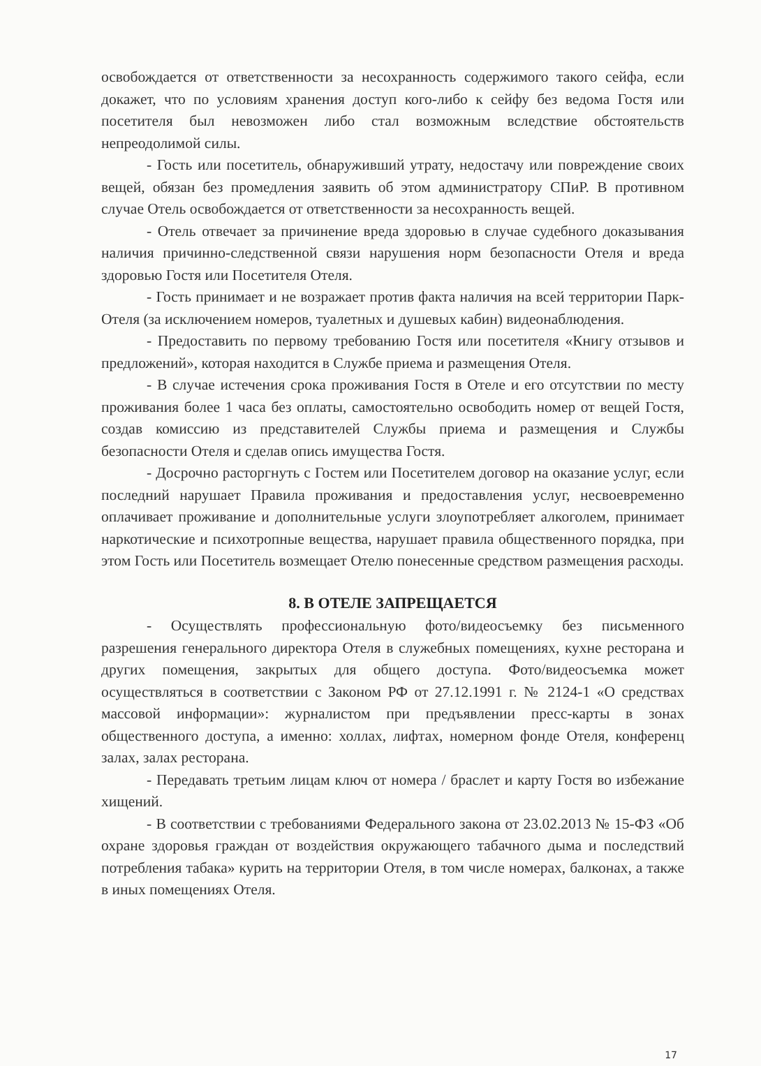освобождается от ответственности за несохранность содержимого такого сейфа, если докажет, что по условиям хранения доступ кого-либо к сейфу без ведома Гостя или посетителя был невозможен либо стал возможным вследствие обстоятельств непреодолимой силы.
- Гость или посетитель, обнаруживший утрату, недостачу или повреждение своих вещей, обязан без промедления заявить об этом администратору СПиР. В противном случае Отель освобождается от ответственности за несохранность вещей.
- Отель отвечает за причинение вреда здоровью в случае судебного доказывания наличия причинно-следственной связи нарушения норм безопасности Отеля и вреда здоровью Гостя или Посетителя Отеля.
- Гость принимает и не возражает против факта наличия на всей территории Парк-Отеля (за исключением номеров, туалетных и душевых кабин) видеонаблюдения.
- Предоставить по первому требованию Гостя или посетителя «Книгу отзывов и предложений», которая находится в Службе приема и размещения Отеля.
- В случае истечения срока проживания Гостя в Отеле и его отсутствии по месту проживания более 1 часа без оплаты, самостоятельно освободить номер от вещей Гостя, создав комиссию из представителей Службы приема и размещения и Службы безопасности Отеля и сделав опись имущества Гостя.
- Досрочно расторгнуть с Гостем или Посетителем договор на оказание услуг, если последний нарушает Правила проживания и предоставления услуг, несвоевременно оплачивает проживание и дополнительные услуги злоупотребляет алкоголем, принимает наркотические и психотропные вещества, нарушает правила общественного порядка, при этом Гость или Посетитель возмещает Отелю понесенные средством размещения расходы.
8. В ОТЕЛЕ ЗАПРЕЩАЕТСЯ
- Осуществлять профессиональную фото/видеосъемку без письменного разрешения генерального директора Отеля в служебных помещениях, кухне ресторана и других помещения, закрытых для общего доступа. Фото/видеосъемка может осуществляться в соответствии с Законом РФ от 27.12.1991 г. № 2124-1 «О средствах массовой информации»: журналистом при предъявлении пресс-карты в зонах общественного доступа, а именно: холлах, лифтах, номерном фонде Отеля, конференц залах, залах ресторана.
- Передавать третьим лицам ключ от номера / браслет и карту Гостя во избежание хищений.
- В соответствии с требованиями Федерального закона от 23.02.2013 № 15-ФЗ «Об охране здоровья граждан от воздействия окружающего табачного дыма и последствий потребления табака» курить на территории Отеля, в том числе номерах, балконах, а также в иных помещениях Отеля.
17